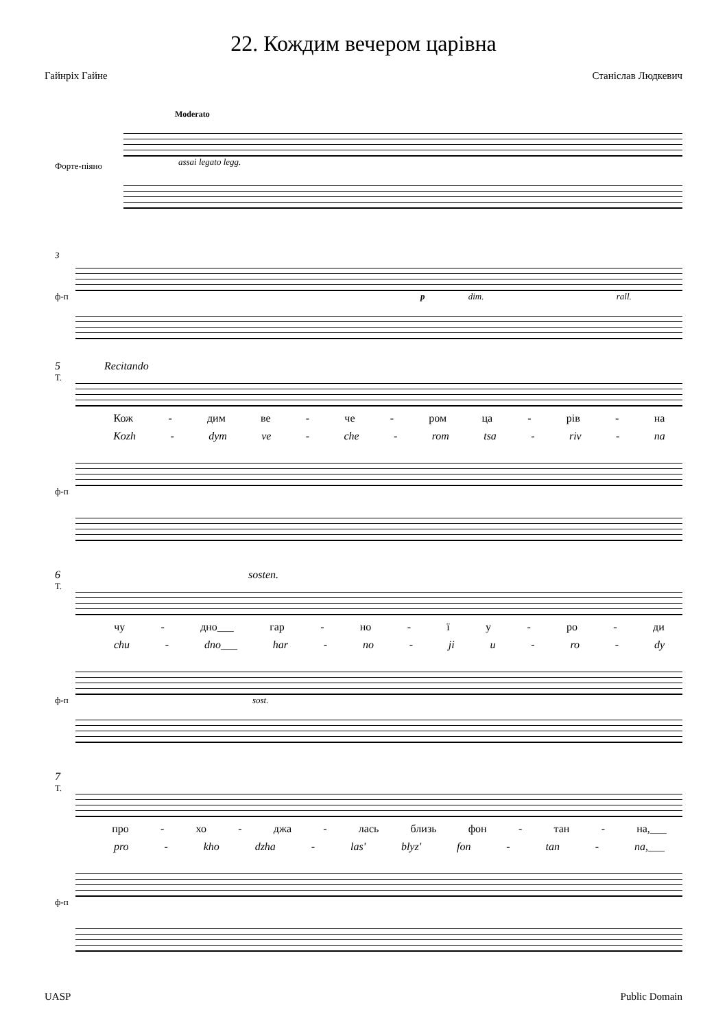22. Кождим вечером царівна
Гайнріх Гайне Станіслав Людкевич
Moderato
assai legato legg.
Форте-піяно
3
ф-п p dim. rall.
5 Recitando
Т.
Кож - дим ве - че - ром ца - рів - на
Kozh - dym ve - che - rom tsa - riv - na
ф-п
6 sosten.
Т.
чу - дно___ гар - но - їу - ро - ди
chu - dno___ har - no - ji u - ro - dy
ф-п sost.
7
Т.
про - хо - джа - лась близь фон - тан - на,___
pro - kho dzha - las' blyz' fon - tan - na,___
ф-п
UASP Public Domain